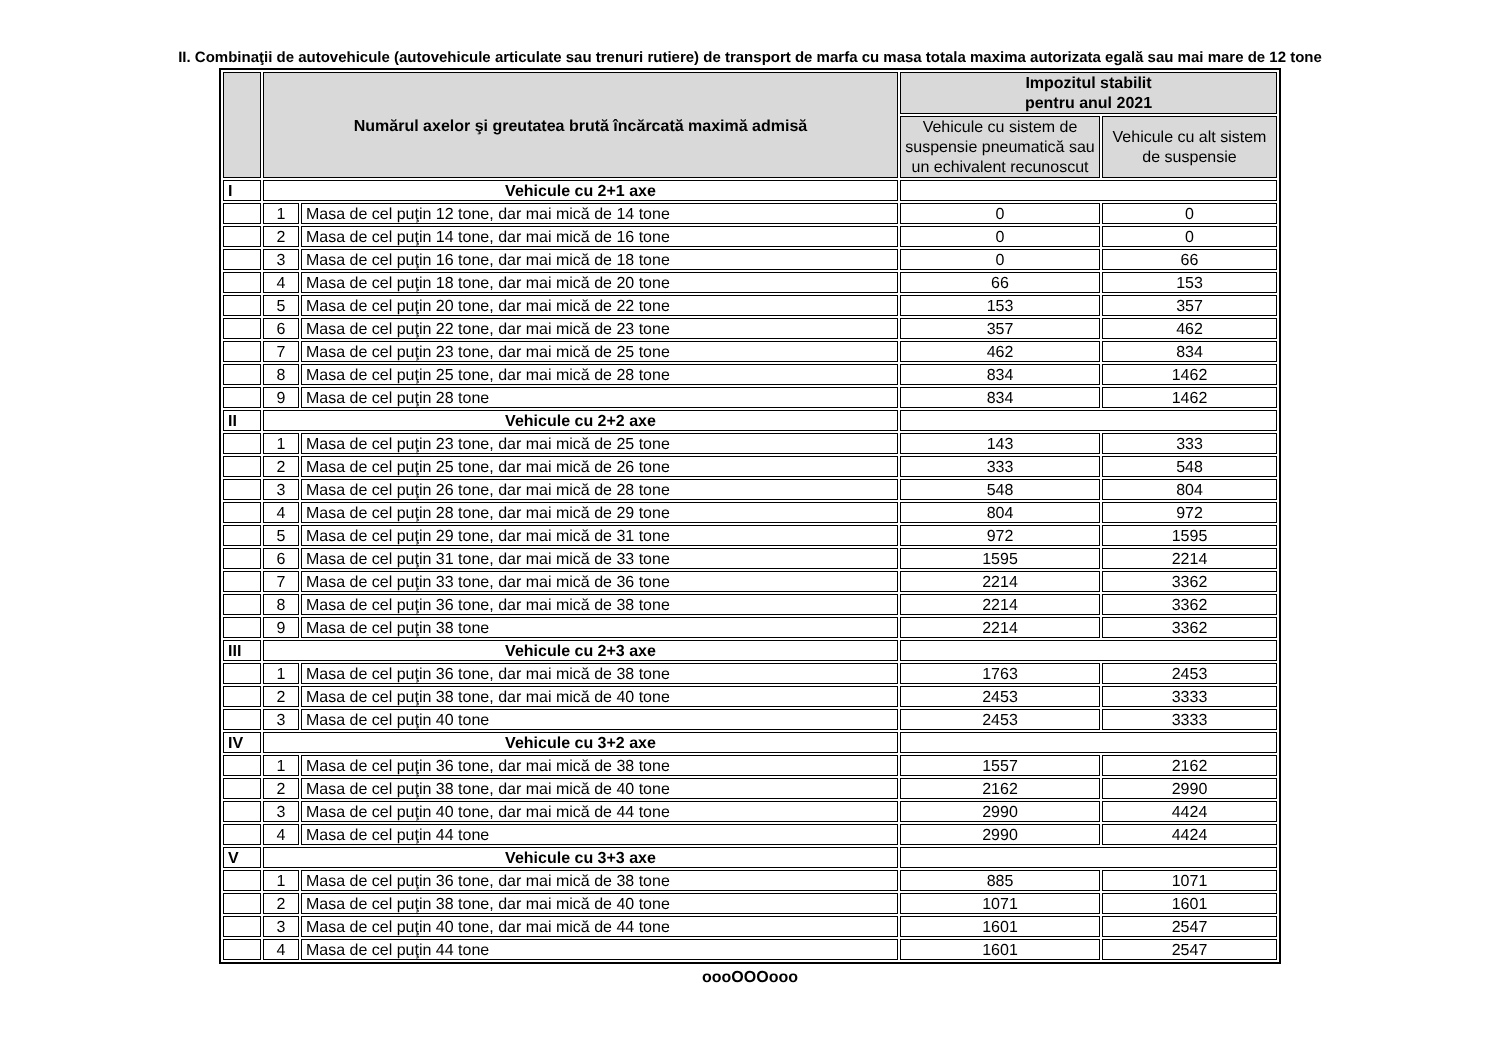II. Combinaţii de autovehicule (autovehicule articulate sau trenuri rutiere) de transport de marfa cu masa totala maxima autorizata egală sau mai mare de 12 tone
| | Numărul axelor şi greutatea brută încărcată maximă admisă | | Impozitul stabilit pentru anul 2021 | |
| --- | --- | --- | --- | --- |
| | | | Vehicule cu sistem de suspensie pneumatică sau un echivalent recunoscut | Vehicule cu alt sistem de suspensie |
| I | Vehicule cu 2+1 axe | | | |
| | 1 | Masa de cel puţin 12 tone, dar mai mică de 14 tone | 0 | 0 |
| | 2 | Masa de cel puţin 14 tone, dar mai mică de 16 tone | 0 | 0 |
| | 3 | Masa de cel puţin 16 tone, dar mai mică de 18 tone | 0 | 66 |
| | 4 | Masa de cel puţin 18 tone, dar mai mică de 20 tone | 66 | 153 |
| | 5 | Masa de cel puţin 20 tone, dar mai mică de 22 tone | 153 | 357 |
| | 6 | Masa de cel puţin 22 tone, dar mai mică de 23 tone | 357 | 462 |
| | 7 | Masa de cel puţin 23 tone, dar mai mică de 25 tone | 462 | 834 |
| | 8 | Masa de cel puţin 25 tone, dar mai mică de 28 tone | 834 | 1462 |
| | 9 | Masa de cel puţin 28 tone | 834 | 1462 |
| II | Vehicule cu 2+2 axe | | | |
| | 1 | Masa de cel puţin 23 tone, dar mai mică de 25 tone | 143 | 333 |
| | 2 | Masa de cel puţin 25 tone, dar mai mică de 26 tone | 333 | 548 |
| | 3 | Masa de cel puţin 26 tone, dar mai mică de 28 tone | 548 | 804 |
| | 4 | Masa de cel puţin 28 tone, dar mai mică de 29 tone | 804 | 972 |
| | 5 | Masa de cel puţin 29 tone, dar mai mică de 31 tone | 972 | 1595 |
| | 6 | Masa de cel puţin 31 tone, dar mai mică de 33 tone | 1595 | 2214 |
| | 7 | Masa de cel puţin 33 tone, dar mai mică de 36 tone | 2214 | 3362 |
| | 8 | Masa de cel puţin 36 tone, dar mai mică de 38 tone | 2214 | 3362 |
| | 9 | Masa de cel puţin 38 tone | 2214 | 3362 |
| III | Vehicule cu 2+3 axe | | | |
| | 1 | Masa de cel puţin 36 tone, dar mai mică de 38 tone | 1763 | 2453 |
| | 2 | Masa de cel puţin 38 tone, dar mai mică de 40 tone | 2453 | 3333 |
| | 3 | Masa de cel puţin 40 tone | 2453 | 3333 |
| IV | Vehicule cu 3+2 axe | | | |
| | 1 | Masa de cel puţin 36 tone, dar mai mică de 38 tone | 1557 | 2162 |
| | 2 | Masa de cel puţin 38 tone, dar mai mică de 40 tone | 2162 | 2990 |
| | 3 | Masa de cel puţin 40 tone, dar mai mică de 44 tone | 2990 | 4424 |
| | 4 | Masa de cel puţin 44 tone | 2990 | 4424 |
| V | Vehicule cu 3+3 axe | | | |
| | 1 | Masa de cel puţin 36 tone, dar mai mică de 38 tone | 885 | 1071 |
| | 2 | Masa de cel puţin 38 tone, dar mai mică de 40 tone | 1071 | 1601 |
| | 3 | Masa de cel puţin 40 tone, dar mai mică de 44 tone | 1601 | 2547 |
| | 4 | Masa de cel puţin 44 tone | 1601 | 2547 |
oooOOOooo